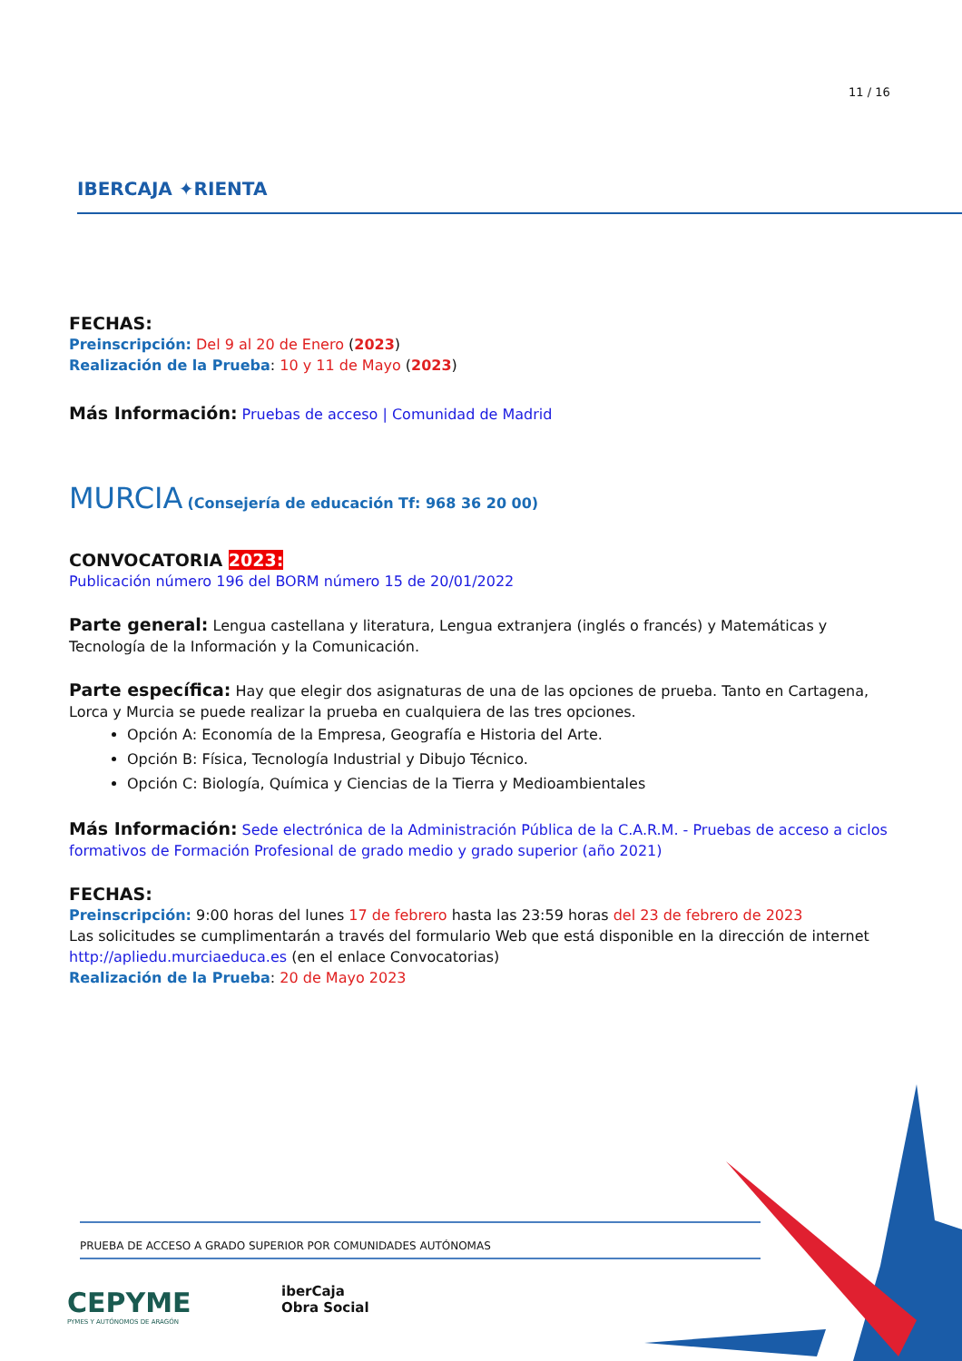11 / 16
IBERCAJA ✦RIENTA
FECHAS:
Preinscripción: Del 9 al 20 de Enero (2023)
Realización de la Prueba: 10 y 11 de Mayo (2023)
Más Información: Pruebas de acceso | Comunidad de Madrid
MURCIA (Consejería de educación Tf: 968 36 20 00)
CONVOCATORIA 2023:
Publicación número 196 del BORM número 15 de 20/01/2022
Parte general: Lengua castellana y literatura, Lengua extranjera (inglés o francés) y Matemáticas y Tecnología de la Información y la Comunicación.
Parte específica: Hay que elegir dos asignaturas de una de las opciones de prueba. Tanto en Cartagena, Lorca y Murcia se puede realizar la prueba en cualquiera de las tres opciones.
Opción A: Economía de la Empresa, Geografía e Historia del Arte.
Opción B: Física, Tecnología Industrial y Dibujo Técnico.
Opción C: Biología, Química y Ciencias de la Tierra y Medioambientales
Más Información: Sede electrónica de la Administración Pública de la C.A.R.M. - Pruebas de acceso a ciclos formativos de Formación Profesional de grado medio y grado superior (año 2021)
FECHAS:
Preinscripción: 9:00 horas del lunes 17 de febrero hasta las 23:59 horas del 23 de febrero de 2023
Las solicitudes se cumplimentarán a través del formulario Web que está disponible en la dirección de internet http://apliedu.murciaeduca.es (en el enlace Convocatorias)
Realización de la Prueba: 20 de Mayo 2023
PRUEBA DE ACCESO A GRADO SUPERIOR POR COMUNIDADES AUTÓNOMAS
CEPYME
PYMES Y AUTÓNOMOS DE ARAGÓN
iberCaja
Obra Social